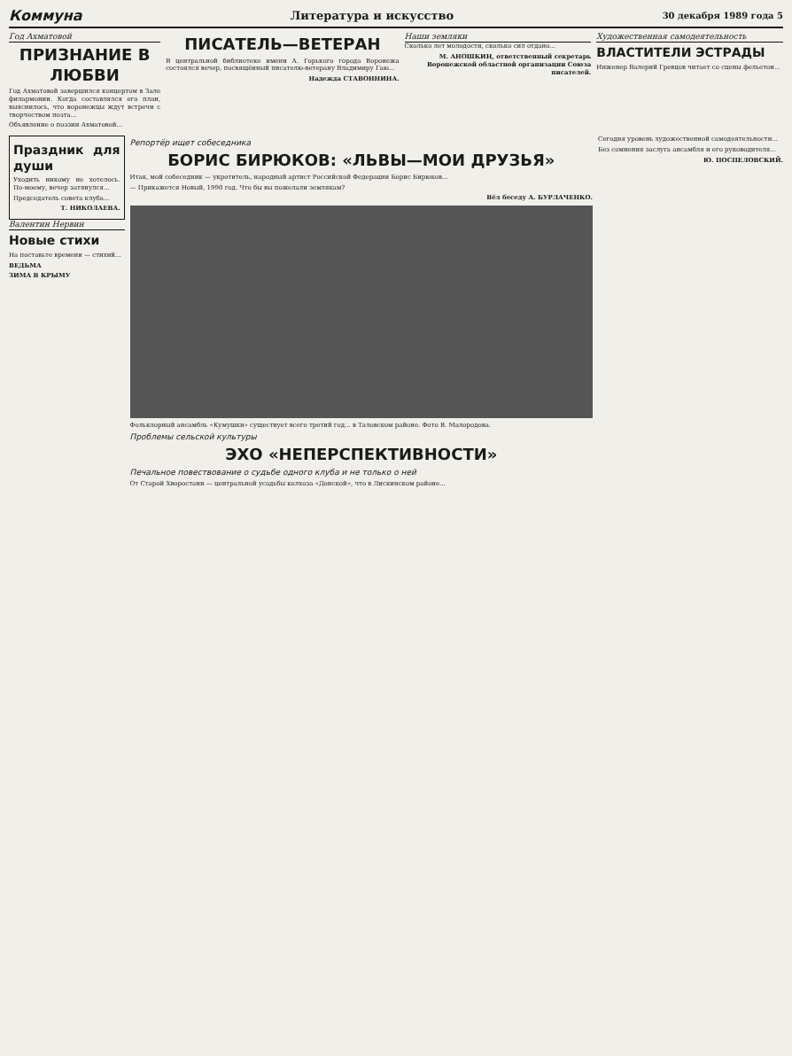Коммуна Литература и искусство 30 декабря 1989 года 5
Год Ахматовой
ПРИЗНАНИЕ В ЛЮБВИ
Год Ахматовой завершился концертом в Зале филармонии. Когда составлялся его план, выяснилось, что воронежцы ждут встречи с творчеством поэта...
Объявление о поэзии Ахматовой...
ПИСАТЕЛЬ—ВЕТЕРАН
В центральной библиотеке имени А. Горького города Воронежа состоялся вечер, посвящённый писателю-ветерану Владимиру Гаю...
Надежда СТАВОННИНА.
Наши земляки
Сколько лет молодости, сколько сил отдано...
М. АНОШКИН, ответственный секретарь Воронежской областной организации Союза писателей.
Художественная самодеятельность
ВЛАСТИТЕЛИ ЭСТРАДЫ
Инженер Валерий Гревцов читает со сцены фельетон...
Праздник для души
Уходить никому не хотелось. По-моему, вечер затянулся...
Председатель совета клуба...
Т. НИКОЛАЕВА.
Валентин Нервин
Новые стихи
На поставьте времени — стихий...
ВЕДЬМА
ЗИМА В КРЫМУ
Репортёр ищет собеседника
БОРИС БИРЮКОВ: «ЛЬВЫ—МОИ ДРУЗЬЯ»
Итак, мой собеседник — укротитель, народный артист Российской Федерации Борис Бирюков...
— Прикажется Новый, 1990 год. Что бы вы пожелали землякам?
Вёл беседу А. БУРЛАЧЕНКО.
Фольклорный ансамбль «Кумушки» существует всего третий год... в Таловском районе. Фото В. Малородова.
Проблемы сельской культуры
ЭХО «НЕПЕРСПЕКТИВНОСТИ»
Печальное повествование о судьбе одного клуба и не только о ней
От Старой Хворостани — центральной усадьбы колхоза «Донской», что в Лискинском районе...
Сегодня уровень художественной самодеятельности...
Без сомнения заслуга ансамбля и его руководителя...
Ю. ПОСПЕЛОВСКИЙ.